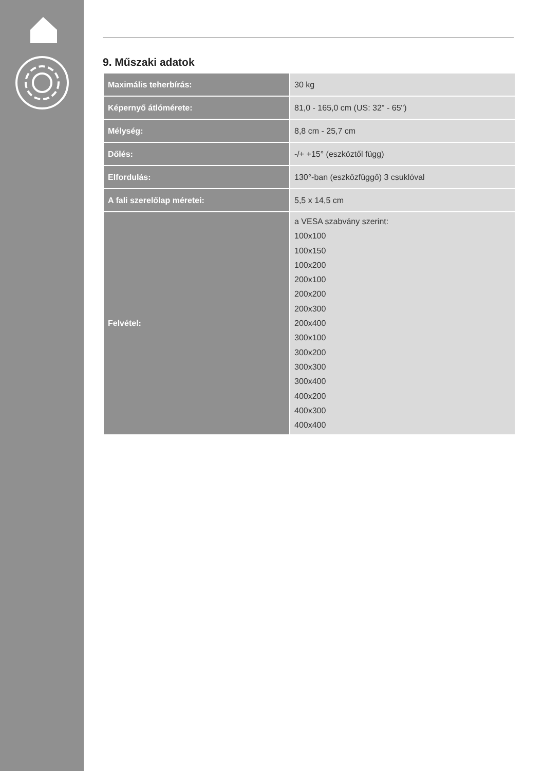9. Műszaki adatok
| Maximális teherbírás: | 30 kg |
| Képernyő átlómérete: | 81,0 - 165,0 cm (US: 32" - 65") |
| Mélység: | 8,8 cm - 25,7 cm |
| Dőlés: | -/+ +15° (eszköztől függ) |
| Elfordulás: | 130°-ban (eszközfüggő) 3 csuklóval |
| A fali szerelőlap méretei: | 5,5 x 14,5 cm |
| Felvétel: | a VESA szabvány szerint: 100x100 100x150 100x200 200x100 200x200 200x300 200x400 300x100 300x200 300x300 300x400 400x200 400x300 400x400 |